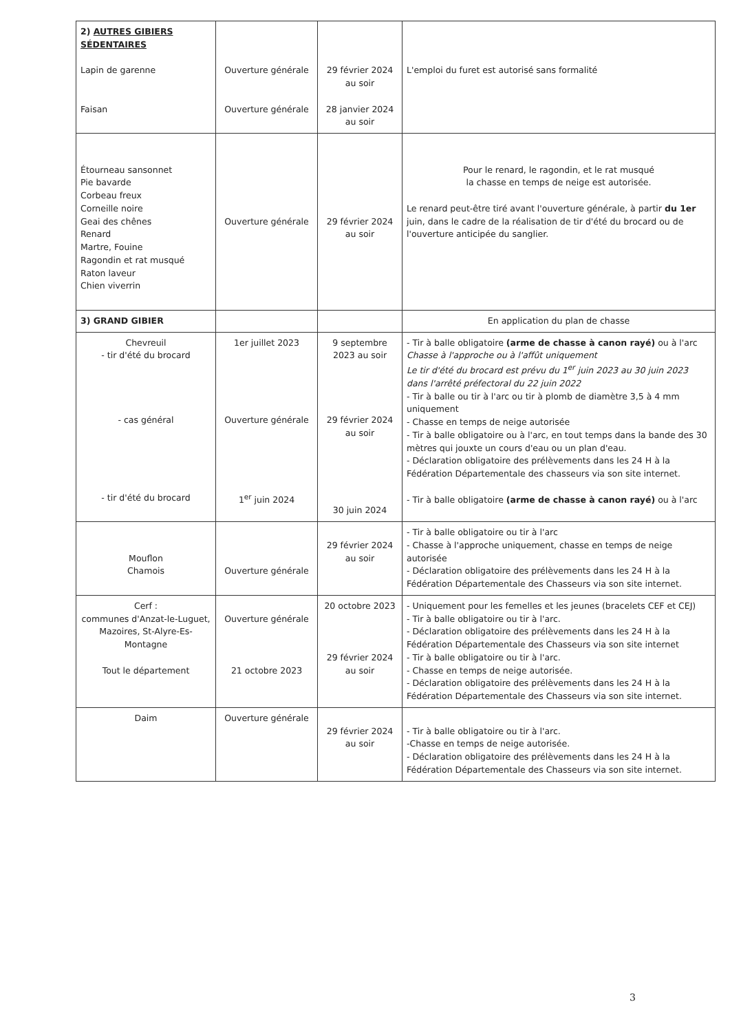| 2) AUTRES GIBIERS SÉDENTAIRES Lapin de garenne Faisan | Ouverture générale Ouverture générale | 29 février 2024 au soir 28 janvier 2024 au soir | L'emploi du furet est autorisé sans formalité |
| Étourneau sansonnet Pie bavarde Corbeau freux Corneille noire Geai des chênes Renard Martre, Fouine Ragondin et rat musqué Raton laveur Chien viverrin | Ouverture générale | 29 février 2024 au soir | Pour le renard, le ragondin, et le rat musqué la chasse en temps de neige est autorisée. Le renard peut-être tiré avant l'ouverture générale, à partir du 1er juin, dans le cadre de la réalisation de tir d'été du brocard ou de l'ouverture anticipée du sanglier. |
| 3) GRAND GIBIER | | | En application du plan de chasse |
| Chevreuil - tir d'été du brocard - cas général - tir d'été du brocard | 1er juillet 2023 Ouverture générale 1<sup>er</sup> juin 2024 | 9 septembre 2023 au soir 29 février 2024 au soir 30 juin 2024 | - Tir à balle obligatoire (arme de chasse à canon rayé) ou à l'arc Chasse à l'approche ou à l'affût uniquement Le tir d'été du brocard est prévu du 1<sup>er</sup> juin 2023 au 30 juin 2023 dans l'arrêté préfectoral du 22 juin 2022 - Tir à balle ou tir à l'arc ou tir à plomb de diamètre 3,5 à 4 mm uniquement - Chasse en temps de neige autorisée - Tir à balle obligatoire ou à l'arc, en tout temps dans la bande des 30 mètres qui jouxte un cours d'eau ou un plan d'eau. - Déclaration obligatoire des prélèvements dans les 24 H à la Fédération Départementale des chasseurs via son site internet. - Tir à balle obligatoire (arme de chasse à canon rayé) ou à l'arc |
| Mouflon Chamois | Ouverture générale | 29 février 2024 au soir | - Tir à balle obligatoire ou tir à l'arc - Chasse à l'approche uniquement, chasse en temps de neige autorisée - Déclaration obligatoire des prélèvements dans les 24 H à la Fédération Départementale des Chasseurs via son site internet. |
| Cerf : communes d'Anzat-le-Luguet, Mazoires, St-Alyre-Es-Montagne Tout le département | Ouverture générale 21 octobre 2023 | 20 octobre 2023 29 février 2024 au soir | - Uniquement pour les femelles et les jeunes (bracelets CEF et CEJ) - Tir à balle obligatoire ou tir à l'arc. - Déclaration obligatoire des prélèvements dans les 24 H à la Fédération Départementale des Chasseurs via son site internet - Tir à balle obligatoire ou tir à l'arc. - Chasse en temps de neige autorisée. - Déclaration obligatoire des prélèvements dans les 24 H à la Fédération Départementale des Chasseurs via son site internet. |
| Daim | Ouverture générale | 29 février 2024 au soir | - Tir à balle obligatoire ou tir à l'arc. -Chasse en temps de neige autorisée. - Déclaration obligatoire des prélèvements dans les 24 H à la Fédération Départementale des Chasseurs via son site internet. |
3